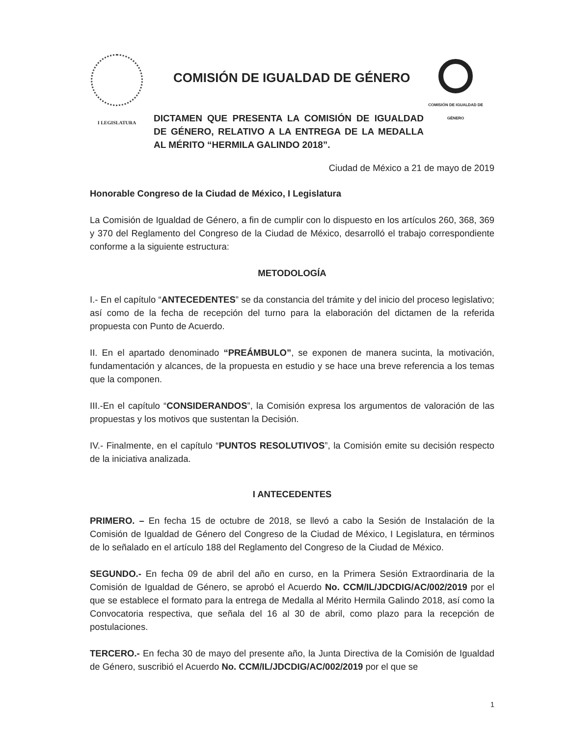I LEGISLATURA
COMISIÓN DE IGUALDAD DE GÉNERO
DICTAMEN QUE PRESENTA LA COMISIÓN DE IGUALDAD DE GÉNERO, RELATIVO A LA ENTREGA DE LA MEDALLA AL MÉRITO “HERMILA GALINDO 2018”.
COMISIÓN DE IGUALDAD DE GÉNERO
Ciudad de México a 21 de mayo de 2019
Honorable Congreso de la Ciudad de México, I Legislatura
La Comisión de Igualdad de Género, a fin de cumplir con lo dispuesto en los artículos 260, 368, 369 y 370 del Reglamento del Congreso de la Ciudad de México, desarrolló el trabajo correspondiente conforme a la siguiente estructura:
METODOLOGÍA
I.- En el capítulo “ANTECEDENTES” se da constancia del trámite y del inicio del proceso legislativo; así como de la fecha de recepción del turno para la elaboración del dictamen de la referida propuesta con Punto de Acuerdo.
II. En el apartado denominado “PREÁMBULO”, se exponen de manera sucinta, la motivación, fundamentación y alcances, de la propuesta en estudio y se hace una breve referencia a los temas que la componen.
III.-En el capítulo “CONSIDERANDOS”, la Comisión expresa los argumentos de valoración de las propuestas y los motivos que sustentan la Decisión.
IV.- Finalmente, en el capítulo “PUNTOS RESOLUTIVOS”, la Comisión emite su decisión respecto de la iniciativa analizada.
I ANTECEDENTES
PRIMERO. – En fecha 15 de octubre de 2018, se llevó a cabo la Sesión de Instalación de la Comisión de Igualdad de Género del Congreso de la Ciudad de México, I Legislatura, en términos de lo señalado en el artículo 188 del Reglamento del Congreso de la Ciudad de México.
SEGUNDO.- En fecha 09 de abril del año en curso, en la Primera Sesión Extraordinaria de la Comisión de Igualdad de Género, se aprobó el Acuerdo No. CCM/IL/JDCDIG/AC/002/2019 por el que se establece el formato para la entrega de Medalla al Mérito Hermila Galindo 2018, así como la Convocatoria respectiva, que señala del 16 al 30 de abril, como plazo para la recepción de postulaciones.
TERCERO.- En fecha 30 de mayo del presente año, la Junta Directiva de la Comisión de Igualdad de Género, suscribió el Acuerdo No. CCM/IL/JDCDIG/AC/002/2019 por el que se
1